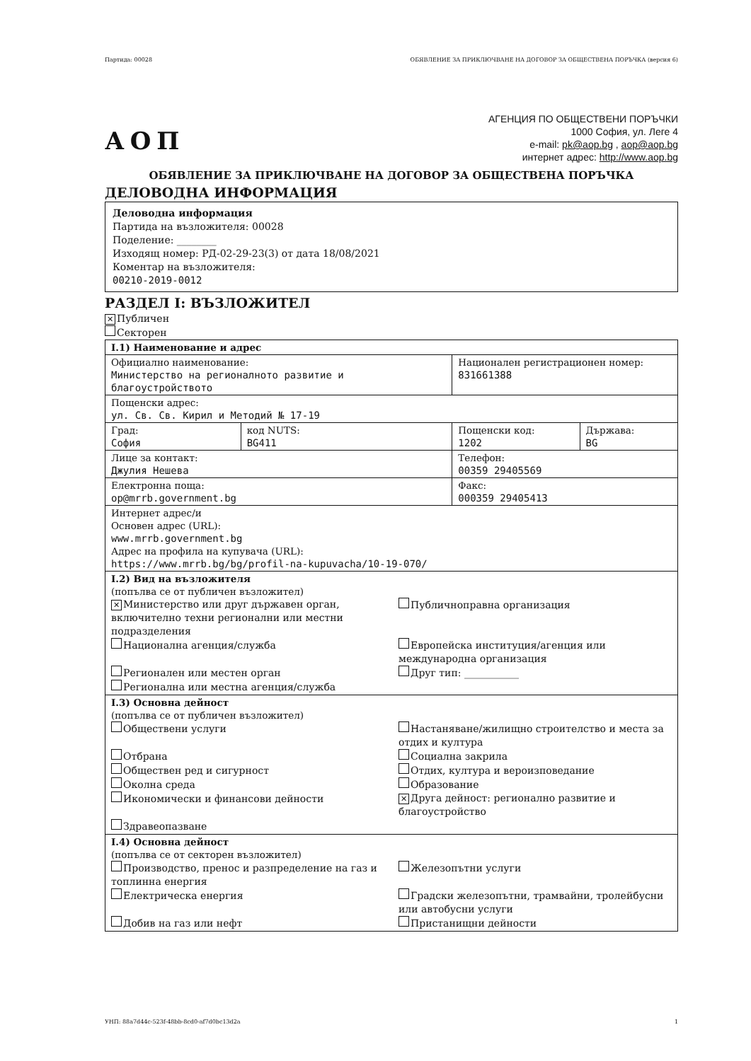Партида: 00028 ОБЯВЛЕНИЕ ЗА ПРИКЛЮЧВАНЕ НА ДОГОВОР ЗА ОБЩЕСТВЕНА ПОРЪЧКА (версия 6)
АОП
АГЕНЦИЯ ПО ОБЩЕСТВЕНИ ПОРЪЧКИ
1000 София, ул. Леге 4
e-mail: pk@aop.bg , aop@aop.bg
интернет адрес: http://www.aop.bg
ОБЯВЛЕНИЕ ЗА ПРИКЛЮЧВАНЕ НА ДОГОВОР ЗА ОБЩЕСТВЕНА ПОРЪЧКА
ДЕЛОВОДНА ИНФОРМАЦИЯ
Деловодна информация
Партида на възложителя: 00028
Поделение: ________
Изходящ номер: РД-02-29-23(3) от дата 18/08/2021
Коментар на възложителя:
00210-2019-0012
РАЗДЕЛ I: ВЪЗЛОЖИТЕЛ
✕ Публичен
Секторен
| I.1) Наименование и адрес | | | |
| Официално наименование: Министерство на регионалното развитие и благоустройството | | Национален регистрационен номер: 831661388 | |
| Пощенски адрес: ул. Св. Св. Кирил и Методий № 17-19 | | | |
| Град: София | код NUTS: BG411 | Пощенски код: 1202 | Държава: BG |
| Лице за контакт: Джулия Нешева | | Телефон: 00359 29405569 | |
| Електронна поща: op@mrrb.government.bg | | Факс: 000359 29405413 | |
| Интернет адрес/и Основен адрес (URL): www.mrrb.government.bg Адрес на профила на купувача (URL): https://www.mrrb.bg/bg/profil-na-kupuvacha/10-19-070/ | | | |
| I.2) Вид на възложителя (попълва се от публичен възложител) ✕ Министерство или друг държавен орган, включително техни регионални или местни подразделения Публичноправна организация Национална агенция/служба Европейска институция/агенция или международна организация Регионален или местен орган Регионална или местна агенция/служба Друг тип: ___________ | | | |
| I.3) Основна дейност (попълва се от публичен възложител) Обществени услуги Настаняване/жилищно строителство и места за отдих и култура Отбрана Обществен ред и сигурност Околна среда Икономически и финансови дейности Здравеопазване Социална закрила Отдих, култура и вероизповедание Образование ✕ Друга дейност: регионално развитие и благоустройство | | | |
| I.4) Основна дейност (попълва се от секторен възложител) Производство, пренос и разпределение на газ и топлинна енергия Железопътни услуги Електрическа енергия Градски железопътни, трамвайни, тролейбусни или автобусни услуги Добив на газ или нефт Пристанищни дейности | | | |
УНП: 88a7d44c-523f-48bb-8cd0-af7d0bc13d2a 1